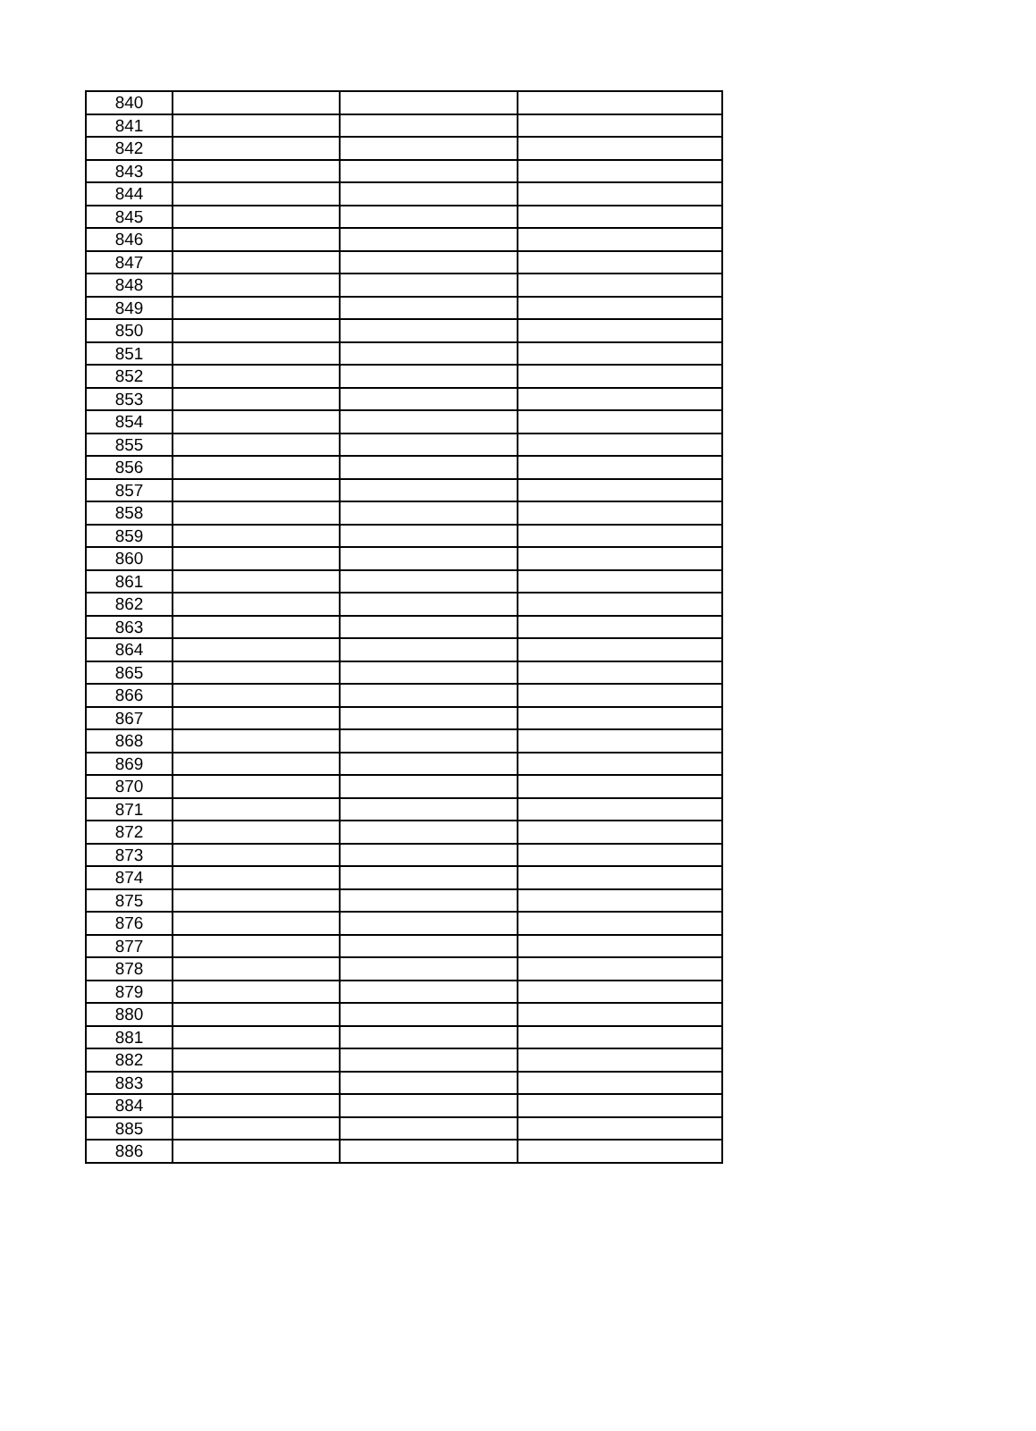| 840 | | | |
| 841 | | | |
| 842 | | | |
| 843 | | | |
| 844 | | | |
| 845 | | | |
| 846 | | | |
| 847 | | | |
| 848 | | | |
| 849 | | | |
| 850 | | | |
| 851 | | | |
| 852 | | | |
| 853 | | | |
| 854 | | | |
| 855 | | | |
| 856 | | | |
| 857 | | | |
| 858 | | | |
| 859 | | | |
| 860 | | | |
| 861 | | | |
| 862 | | | |
| 863 | | | |
| 864 | | | |
| 865 | | | |
| 866 | | | |
| 867 | | | |
| 868 | | | |
| 869 | | | |
| 870 | | | |
| 871 | | | |
| 872 | | | |
| 873 | | | |
| 874 | | | |
| 875 | | | |
| 876 | | | |
| 877 | | | |
| 878 | | | |
| 879 | | | |
| 880 | | | |
| 881 | | | |
| 882 | | | |
| 883 | | | |
| 884 | | | |
| 885 | | | |
| 886 | | | |